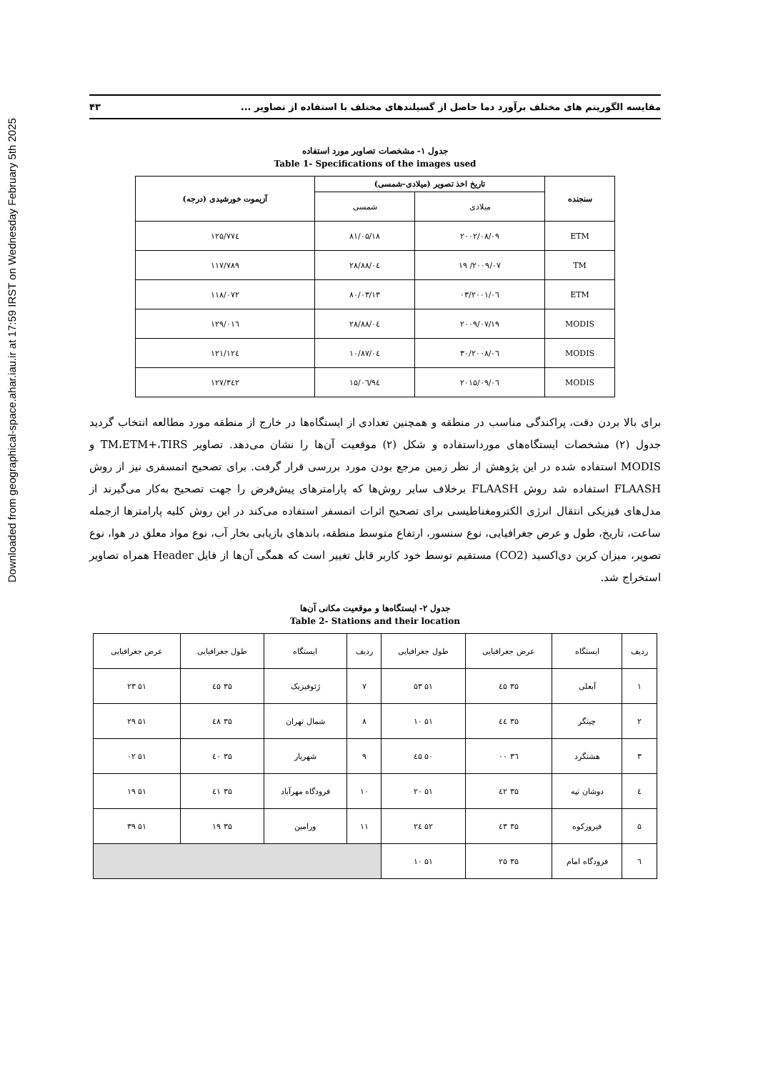Downloaded from geographical-space.ahar.iau.ir at 17:59 IRST on Wednesday February 5th 2025
مقایسه الگوریتم های مختلف برآورد دما حاصل از گسیلندهای مختلف با استفاده از تصاویر ... ۴۳
جدول ۱- مشخصات تصاویر مورد استفاده
Table 1- Specifications of the images used
| سنجنده | تاریخ اخذ تصویر (میلادی-شمسی) | | آزیموت خورشیدی (درجه) |
| --- | --- | --- | --- |
| | میلادی | شمسی | |
| ETM | ۲۰۰۲/۰۸/۰۹ | ۸۱/۰۵/۱۸ | ۱۲۵/۷۷٤ |
| TM | ۲۰۰۹/۰۷/ ۱۹ | ۸۸/۰٤/۲۸ | ۱۱۷/۷۸۹ |
| ETM | ۲۰۰۱/۰٦/۰۳ | ۸۰/۰۳/۱۳ | ۱۱۸/۰۷۲ |
| MODIS | ۲۰۰۹/۰۷/۱۹ | ۸۸/۰٤/۲۸ | ۱۲۹/۰۱٦ |
| MODIS | ۲۰۰۸/۰٦/۳۰ | ۸۷/۰٤/۱۰ | ۱۲٤/۱۲۱ |
| MODIS | ۲۰۱۵/۰۹/۰٦ | ۹٤/۰٦/۱۵ | ۱۲۷/۳٤۲ |
برای بالا بردن دقت، پراکندگی مناسب در منطقه و همچنین تعدادی از ایستگاه‌ها در خارج از منطقه مورد مطالعه انتخاب گردید جدول (۲) مشخصات ایستگاه‌های مورداستفاده و شکل (۲) موقعیت آن‌ها را نشان می‌دهد. تصاویر TM،ETM+،TIRS و MODIS استفاده شده در این پژوهش از نظر زمین مرجع بودن مورد بررسی قرار گرفت. برای تصحیح اتمسفری نیز از روش FLAASH استفاده شد روش FLAASH برخلاف سایر روش‌ها که پارامترهای پیش‌فرض را جهت تصحیح به‌کار می‌گیرند از مدل‌های فیزیکی انتقال انرژی الکترومغناطیسی برای تصحیح اثرات اتمسفر استفاده می‌کند در این روش کلیه پارامترها ازجمله ساعت، تاریخ، طول و عرض جغرافیایی، نوع سنسور، ارتفاع متوسط منطقه، باندهای بازیابی بخار آب، نوع مواد معلق در هوا، نوع تصویر، میزان کربن دی‌اکسید (CO2) مستقیم توسط خود کاربر قابل تغییر است که همگی آن‌ها از فایل Header همراه تصاویر استخراج شد.
جدول ۲- ایستگاه‌ها و موقعیت مکانی آن‌ها
Table 2- Stations and their location
| ردیف | ایستگاه | عرض جغرافیایی | طول جغرافیایی | ردیف | ایستگاه | طول جغرافیایی | عرض جغرافیایی |
| ۱ | آبعلی | ۳۵ ٤۵ | ۵۱ ۵۳ | ۷ | ژئوفیزیک | ۳۵ ٤۵ | ۵۱ ۲۳ |
| ۲ | چیتگر | ۳۵ ٤٤ | ۵۱ ۱۰ | ۸ | شمال تهران | ۳۵ ٤۸ | ۵۱ ۲۹ |
| ۳ | هشتگرد | ۳٦ ۰۰ | ۵۰ ٤۵ | ۹ | شهریار | ۳۵ ٤۰ | ۵۱ ۰۲ |
| ٤ | دوشان تپه | ۳۵ ٤۲ | ۵۱ ۲۰ | ۱۰ | فرودگاه مهرآباد | ۳۵ ٤۱ | ۵۱ ۱۹ |
| ۵ | فیروزکوه | ۳۵ ٤۳ | ۵۲ ۲٤ | ۱۱ | ورامین | ۳۵ ۱۹ | ۵۱ ۳۹ |
| ٦ | فرودگاه امام | ۳۵ ۲۵ | ۵۱ ۱۰ | | | | |